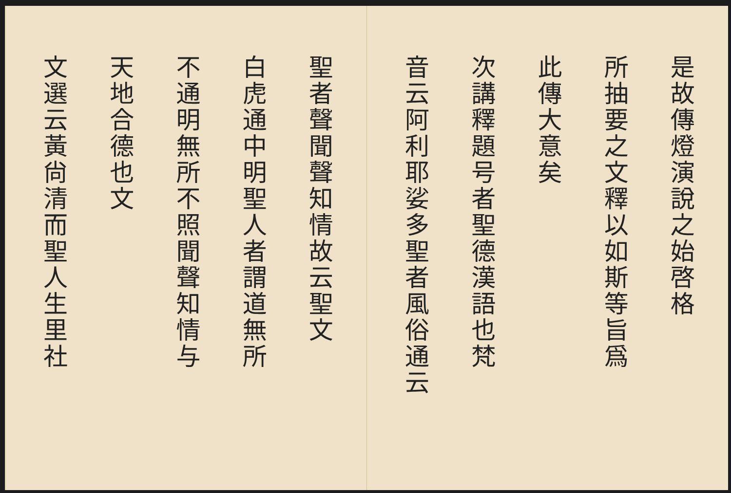是故傳燈演說之始啓格
所抽要之文釋以如斯等旨爲
此傳大意矣
次講釋題号者聖德漢語也梵
音云阿利耶娑多聖者風俗通云
聖者聲聞聲知情故云聖文
白虎通中明聖人者謂道無所
不通明無所不照聞聲知情与
天地合德也文
文選云黃尙清而聖人生里社